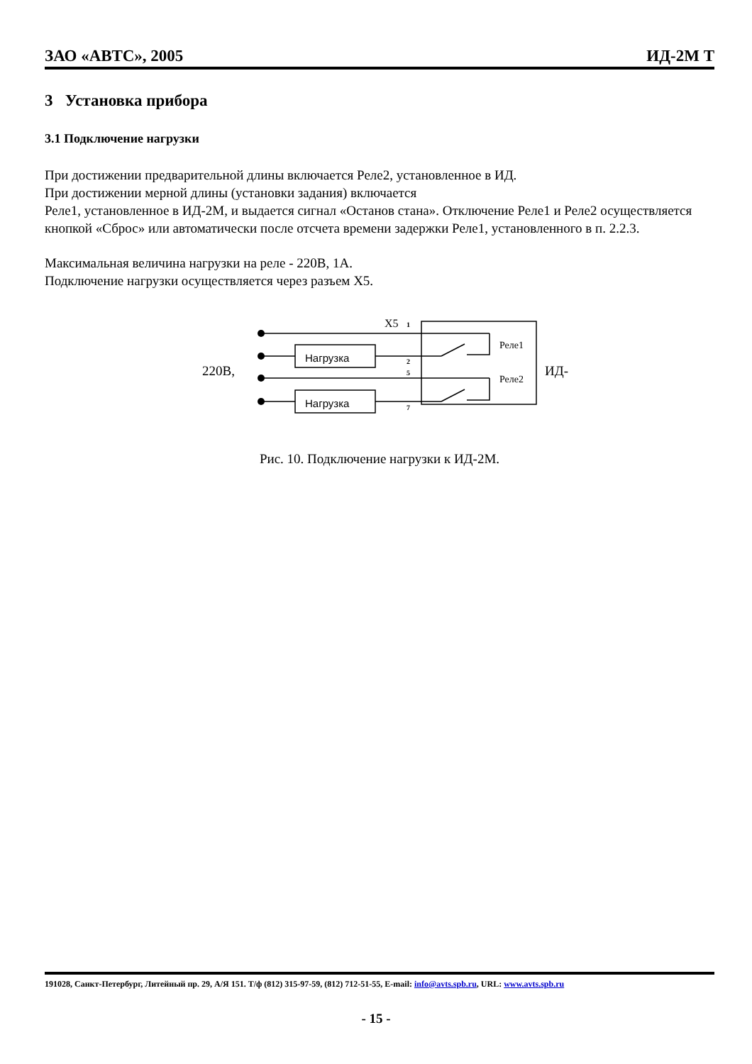ЗАО «АВТС», 2005 ИД-2М Т
3 Установка прибора
3.1 Подключение нагрузки
При достижении предварительной длины включается Реле2, установленное в ИД.
При достижении мерной длины (установки задания) включается
Реле1, установленное в ИД-2М, и выдается сигнал «Останов стана». Отключение Реле1 и Реле2 осуществляется кнопкой «Сброс» или автоматически после отсчета времени задержки Реле1, установленного в п. 2.2.3.
Максимальная величина нагрузки на реле - 220В, 1А.
Подключение нагрузки осуществляется через разъем Х5.
X5
1
2
5
7
Нагрузка
Нагрузка
Реле1
Реле2
220В,
ИД-
Рис. 10. Подключение нагрузки к ИД-2М.
191028, Санкт-Петербург, Литейный пр. 29, А/Я 151. Т/ф (812) 315-97-59, (812) 712-51-55, E-mail: info@avts.spb.ru, URL: www.avts.spb.ru
- 15 -